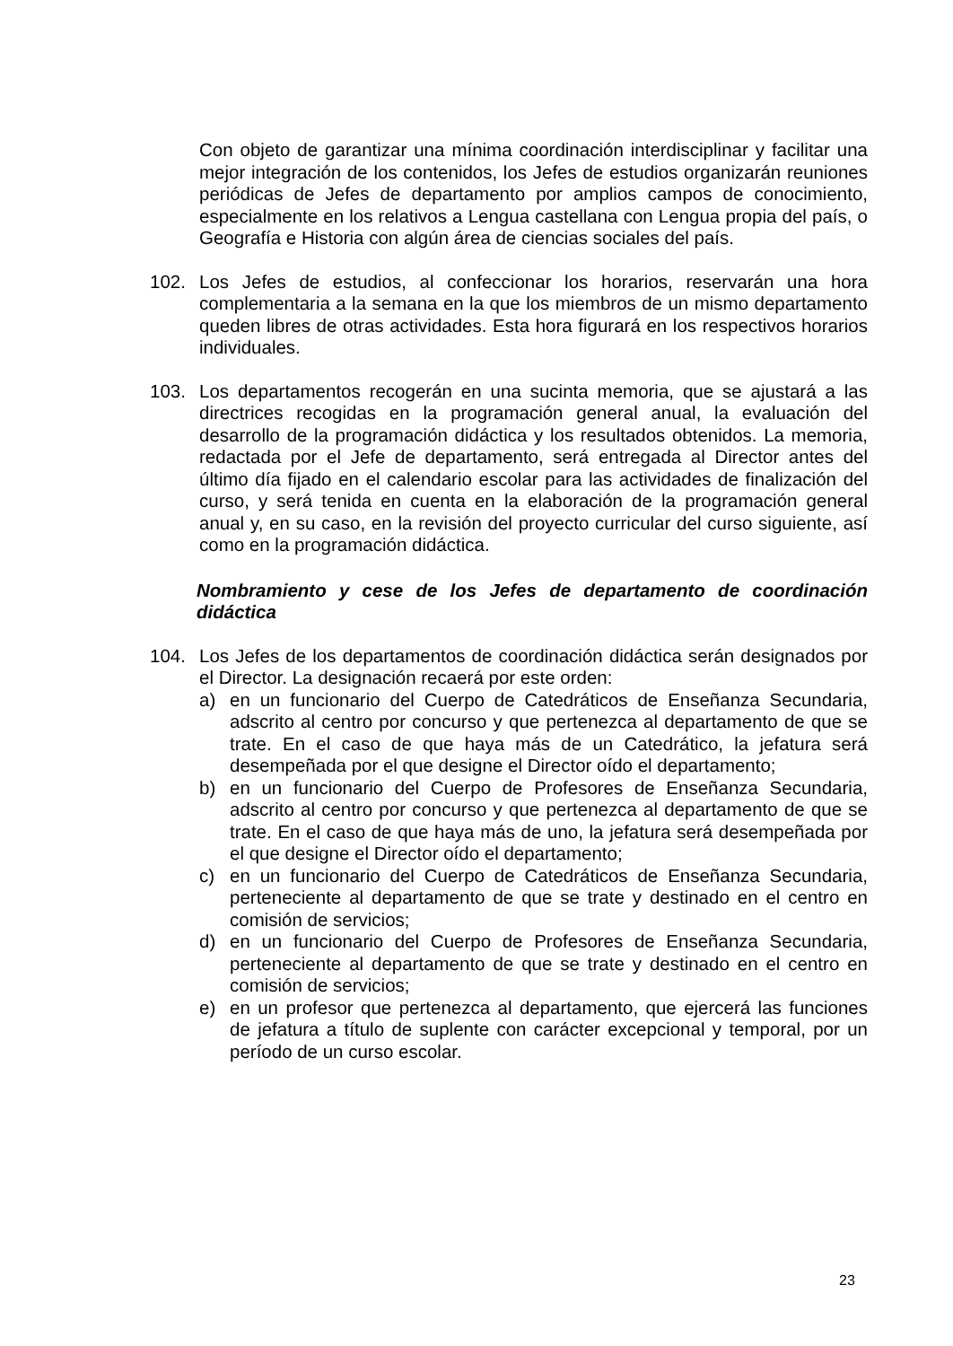Con objeto de garantizar una mínima coordinación interdisciplinar y facilitar una mejor integración de los contenidos, los Jefes de estudios organizarán reuniones periódicas de Jefes de departamento por amplios campos de conocimiento, especialmente en los relativos a Lengua castellana con Lengua propia del país, o Geografía e Historia con algún área de ciencias sociales del país.
102. Los Jefes de estudios, al confeccionar los horarios, reservarán una hora complementaria a la semana en la que los miembros de un mismo departamento queden libres de otras actividades. Esta hora figurará en los respectivos horarios individuales.
103. Los departamentos recogerán en una sucinta memoria, que se ajustará a las directrices recogidas en la programación general anual, la evaluación del desarrollo de la programación didáctica y los resultados obtenidos. La memoria, redactada por el Jefe de departamento, será entregada al Director antes del último día fijado en el calendario escolar para las actividades de finalización del curso, y será tenida en cuenta en la elaboración de la programación general anual y, en su caso, en la revisión del proyecto curricular del curso siguiente, así como en la programación didáctica.
Nombramiento y cese de los Jefes de departamento de coordinación didáctica
104. Los Jefes de los departamentos de coordinación didáctica serán designados por el Director. La designación recaerá por este orden:
a) en un funcionario del Cuerpo de Catedráticos de Enseñanza Secundaria, adscrito al centro por concurso y que pertenezca al departamento de que se trate. En el caso de que haya más de un Catedrático, la jefatura será desempeñada por el que designe el Director oído el departamento;
b) en un funcionario del Cuerpo de Profesores de Enseñanza Secundaria, adscrito al centro por concurso y que pertenezca al departamento de que se trate. En el caso de que haya más de uno, la jefatura será desempeñada por el que designe el Director oído el departamento;
c) en un funcionario del Cuerpo de Catedráticos de Enseñanza Secundaria, perteneciente al departamento de que se trate y destinado en el centro en comisión de servicios;
d) en un funcionario del Cuerpo de Profesores de Enseñanza Secundaria, perteneciente al departamento de que se trate y destinado en el centro en comisión de servicios;
e) en un profesor que pertenezca al departamento, que ejercerá las funciones de jefatura a título de suplente con carácter excepcional y temporal, por un período de un curso escolar.
23